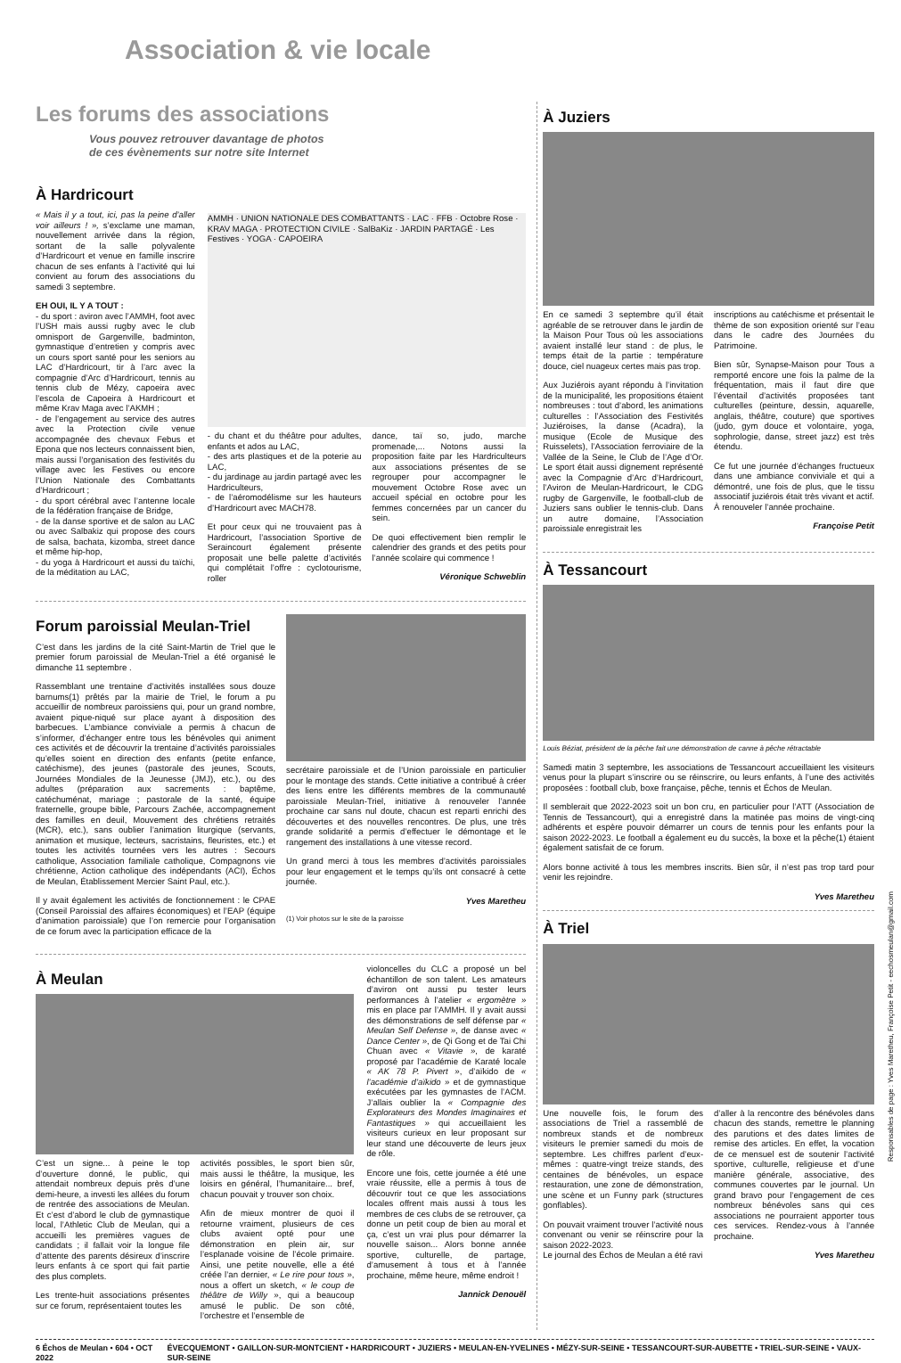Association & vie locale
Les forums des associations
Vous pouvez retrouver davantage de photos
de ces évènements sur notre site Internet
À Hardricourt
« Mais il y a tout, ici, pas la peine d’aller voir ailleurs ! », s’exclame une maman, nouvellement arrivée dans la région, sortant de la salle polyvalente d’Hardricourt et venue en famille inscrire chacun de ses enfants à l’activité qui lui convient au forum des associations du samedi 3 septembre.
EH OUI, IL Y A TOUT :
- du sport : aviron avec l’AMMH, foot avec l’USH mais aussi rugby avec le club omnisport de Gargenville, badminton, gymnastique d’entretien y compris avec un cours sport santé pour les seniors au LAC d’Hardricourt, tir à l’arc avec la compagnie d’Arc d’Hardricourt, tennis au tennis club de Mézy, capoeira avec l’escola de Capoeira à Hardricourt et même Krav Maga avec l’AKMH ;
- de l’engagement au service des autres avec la Protection civile venue accompagnée des chevaux Febus et Epona que nos lecteurs connaissent bien, mais aussi l’organisation des festivités du village avec les Festives ou encore l’Union Nationale des Combattants d’Hardricourt ;
- du sport cérébral avec l’antenne locale de la fédération française de Bridge,
- de la danse sportive et de salon au LAC ou avec Salbakiz qui propose des cours de salsa, bachata, kizomba, street dance et même hip-hop,
- du yoga à Hardricourt et aussi du taïchi, de la méditation au LAC,
AMMH · UNION NATIONALE DES COMBATTANTS · LAC · FFB · Octobre Rose · KRAV MAGA · PROTECTION CIVILE · SalBaKiz · JARDIN PARTAGÉ · Les Festives · YOGA · CAPOEIRA
- du chant et du théâtre pour adultes, enfants et ados au LAC,
- des arts plastiques et de la poterie au LAC,
- du jardinage au jardin partagé avec les Hardriculteurs,
- de l’aéromodélisme sur les hauteurs d’Hardricourt avec MACH78.
Et pour ceux qui ne trouvaient pas à Hardricourt, l’association Sportive de Seraincourt également présente proposait une belle palette d’activités qui complétait l’offre : cyclotourisme, roller
dance, taï so, judo, marche promenade,... Notons aussi la proposition faite par les Hardriculteurs aux associations présentes de se regrouper pour accompagner le mouvement Octobre Rose avec un accueil spécial en octobre pour les femmes concernées par un cancer du sein.
De quoi effectivement bien remplir le calendrier des grands et des petits pour l’année scolaire qui commence !
Véronique Schweblin
Forum paroissial Meulan-Triel
C’est dans les jardins de la cité Saint-Martin de Triel que le premier forum paroissial de Meulan-Triel a été organisé le dimanche 11 septembre .
Rassemblant une trentaine d’activités installées sous douze barnums(1) prêtés par la mairie de Triel, le forum a pu accueillir de nombreux paroissiens qui, pour un grand nombre, avaient pique-niqué sur place ayant à disposition des barbecues. L’ambiance conviviale a permis à chacun de s’informer, d’échanger entre tous les bénévoles qui animent ces activités et de découvrir la trentaine d’activités paroissiales qu’elles soient en direction des enfants (petite enfance, catéchisme), des jeunes (pastorale des jeunes, Scouts, Journées Mondiales de la Jeunesse (JMJ), etc.), ou des adultes (préparation aux sacrements : baptême, catéchuménat, mariage ; pastorale de la santé, équipe fraternelle, groupe bible, Parcours Zachée, accompagnement des familles en deuil, Mouvement des chrétiens retraités (MCR), etc.), sans oublier l’animation liturgique (servants, animation et musique, lecteurs, sacristains, fleuristes, etc.) et toutes les activités tournées vers les autres : Secours catholique, Association familiale catholique, Compagnons vie chrétienne, Action catholique des indépendants (ACI), Échos de Meulan, Établissement Mercier Saint Paul, etc.).
Il y avait également les activités de fonctionnement : le CPAE (Conseil Paroissial des affaires économiques) et l’EAP (équipe d’animation paroissiale) que l’on remercie pour l’organisation de ce forum avec la participation efficace de la
secrétaire paroissiale et de l’Union paroissiale en particulier pour le montage des stands. Cette initiative a contribué à créer des liens entre les différents membres de la communauté paroissiale Meulan-Triel, initiative à renouveler l’année prochaine car sans nul doute, chacun est reparti enrichi des découvertes et des nouvelles rencontres. De plus, une très grande solidarité a permis d’effectuer le démontage et le rangement des installations à une vitesse record.
Un grand merci à tous les membres d’activités paroissiales pour leur engagement et le temps qu’ils ont consacré à cette journée.
Yves Maretheu
(1) Voir photos sur le site de la paroisse
À Meulan
C’est un signe... à peine le top d’ouverture donné, le public, qui attendait nombreux depuis près d’une demi-heure, a investi les allées du forum de rentrée des associations de Meulan. Et c’est d’abord le club de gymnastique local, l’Athletic Club de Meulan, qui a accueilli les premières vagues de candidats ; il fallait voir la longue file d’attente des parents désireux d’inscrire leurs enfants à ce sport qui fait partie des plus complets.
Les trente-huit associations présentes sur ce forum, représentaient toutes les
activités possibles, le sport bien sûr, mais aussi le théâtre, la musique, les loisirs en général, l’humanitaire... bref, chacun pouvait y trouver son choix.
Afin de mieux montrer de quoi il retourne vraiment, plusieurs de ces clubs avaient opté pour une démonstration en plein air, sur l’esplanade voisine de l’école primaire. Ainsi, une petite nouvelle, elle a été créée l’an dernier, « Le rire pour tous », nous a offert un sketch, « le coup de théâtre de Willy », qui a beaucoup amusé le public. De son côté, l’orchestre et l’ensemble de
violoncelles du CLC a proposé un bel échantillon de son talent. Les amateurs d’aviron ont aussi pu tester leurs performances à l’atelier « ergomètre » mis en place par l’AMMH. Il y avait aussi des démonstrations de self défense par « Meulan Self Defense », de danse avec « Dance Center », de Qi Gong et de Tai Chi Chuan avec « Vitavie », de karaté proposé par l’académie de Karaté locale « AK 78 P. Pivert », d’aïkido de « l’académie d’aïkido » et de gymnastique exécutées par les gymnastes de l’ACM. J’allais oublier la « Compagnie des Explorateurs des Mondes Imaginaires et Fantastiques » qui accueillaient les visiteurs curieux en leur proposant sur leur stand une découverte de leurs jeux de rôle.
Encore une fois, cette journée a été une vraie réussite, elle a permis à tous de découvrir tout ce que les associations locales offrent mais aussi à tous les membres de ces clubs de se retrouver, ça donne un petit coup de bien au moral et ça, c’est un vrai plus pour démarrer la nouvelle saison... Alors bonne année sportive, culturelle, de partage, d’amusement à tous et à l’année prochaine, même heure, même endroit !
Jannick Denouël
À Juziers
En ce samedi 3 septembre qu’il était agréable de se retrouver dans le jardin de la Maison Pour Tous où les associations avaient installé leur stand : de plus, le temps était de la partie : température douce, ciel nuageux certes mais pas trop.
Aux Juziérois ayant répondu à l’invitation de la municipalité, les propositions étaient nombreuses : tout d’abord, les animations culturelles : l’Association des Festivités Juziéroises, la danse (Acadra), la musique (Ecole de Musique des Ruisselets), l’Association ferroviaire de la Vallée de la Seine, le Club de l’Age d’Or. Le sport était aussi dignement représenté avec la Compagnie d’Arc d’Hardricourt, l’Aviron de Meulan-Hardricourt, le CDG rugby de Gargenville, le football-club de Juziers sans oublier le tennis-club. Dans un autre domaine, l’Association paroissiale enregistrait les
inscriptions au catéchisme et présentait le thème de son exposition orienté sur l’eau dans le cadre des Journées du Patrimoine.
Bien sûr, Synapse-Maison pour Tous a remporté encore une fois la palme de la fréquentation, mais il faut dire que l’éventail d’activités proposées tant culturelles (peinture, dessin, aquarelle, anglais, théâtre, couture) que sportives (judo, gym douce et volontaire, yoga, sophrologie, danse, street jazz) est très étendu.
Ce fut une journée d’échanges fructueux dans une ambiance conviviale et qui a démontré, une fois de plus, que le tissu associatif juziérois était très vivant et actif. À renouveler l’année prochaine.
Françoise Petit
À Tessancourt
Louis Béziat, président de la pêche fait une démonstration de canne à pêche rétractable
Samedi matin 3 septembre, les associations de Tessancourt accueillaient les visiteurs venus pour la plupart s’inscrire ou se réinscrire, ou leurs enfants, à l’une des activités proposées : football club, boxe française, pêche, tennis et Échos de Meulan.
Il semblerait que 2022-2023 soit un bon cru, en particulier pour l’ATT (Association de Tennis de Tessancourt), qui a enregistré dans la matinée pas moins de vingt-cinq adhérents et espère pouvoir démarrer un cours de tennis pour les enfants pour la saison 2022-2023. Le football a également eu du succès, la boxe et la pêche(1) étaient également satisfait de ce forum.
Alors bonne activité à tous les membres inscrits. Bien sûr, il n’est pas trop tard pour venir les rejoindre.
Yves Maretheu
À Triel
Une nouvelle fois, le forum des associations de Triel a rassemblé de nombreux stands et de nombreux visiteurs le premier samedi du mois de septembre. Les chiffres parlent d’eux-mêmes : quatre-vingt treize stands, des centaines de bénévoles, un espace restauration, une zone de démonstration, une scène et un Funny park (structures gonflables).
On pouvait vraiment trouver l’activité nous convenant ou venir se réinscrire pour la saison 2022-2023.
Le journal des Échos de Meulan a été ravi
d’aller à la rencontre des bénévoles dans chacun des stands, remettre le planning des parutions et des dates limites de remise des articles. En effet, la vocation de ce mensuel est de soutenir l’activité sportive, culturelle, religieuse et d’une manière générale, associative, des communes couvertes par le journal. Un grand bravo pour l’engagement de ces nombreux bénévoles sans qui ces associations ne pourraient apporter tous ces services. Rendez-vous à l’année prochaine.
Yves Maretheu
6 Échos de Meulan • 604 • OCT 2022 ÉVECQUEMONT • GAILLON-SUR-MONTCIENT • HARDRICOURT • JUZIERS • MEULAN-EN-YVELINES • MÉZY-SUR-SEINE • TESSANCOURT-SUR-AUBETTE • TRIEL-SUR-SEINE • VAUX-SUR-SEINE
Responsables de page : Yves Maretheu, Françoise Petit - eechosmeulan@gmail.com